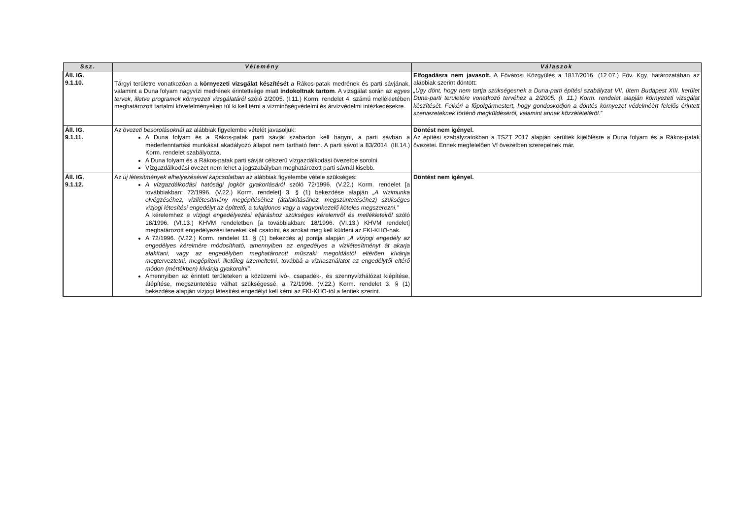| Ssz. | Vélemény | Válaszok |
| --- | --- | --- |
| Áll. IG. 9.1.10. | Tárgyi területre vonatkozóan a környezeti vizsgálat készítését a Rákos-patak medrének és parti sávjának, valamint a Duna folyam nagyvízi medrének érintettsége miatt indokoltnak tartom . A vizsgálat során az egyes tervek, illetve programok környezeti vizsgálatáról szóló 2/2005. (I.11.) Korm. rendelet 4. számú mellékletében meghatározott tartalmi követelményeken túl ki kell térni a vízminőségvédelmi és árvízvédelmi intézkedésekre. | Elfogadásra nem javasolt. A Fővárosi Közgyűlés a 1817/2016. (12.07.) Főv. Kgy. határozatában az alábbiak szerint döntött: „Úgy dönt, hogy nem tartja szükségesnek a Duna-parti építési szabályzat VII. ütem Budapest XIII. kerület Duna-parti területére vonatkozó tervéhez a 2/2005. (I. 11.) Korm. rendelet alapján környezeti vizsgálat készítését. Felkéri a főpolgármestert, hogy gondoskodjon a döntés környezet védelméért felelős érintett szervezeteknek történő megküldéséről, valamint annak közzétételéről.” |
| Áll. IG. 9.1.11. | Az övezeti besorolásoknál az alábbiak figyelembe vételét javasoljuk: A Duna folyam és a Rákos-patak parti sávját szabadon kell hagyni, a parti sávban a mederfenntartási munkákat akadályozó állapot nem tartható fenn. A parti sávot a 83/2014. (III.14.) Korm. rendelet szabályozza. A Duna folyam és a Rákos-patak parti sávját célszerű vízgazdálkodási övezetbe sorolni. Vízgazdálkodási övezet nem lehet a jogszabályban meghatározott parti sávnál kisebb. | Döntést nem igényel. Az építési szabályzatokban a TSZT 2017 alapján kerültek kijelölésre a Duna folyam és a Rákos-patak övezetei. Ennek megfelelően Vf övezetben szerepelnek már. |
| Áll. IG. 9.1.12. | Az új létesítmények elhelyezésével kapcsolatban az alábbiak figyelembe vétele szükséges: A vízgazdálkodási hatósági jogkör gyakorlásáról szóló 72/1996. (V.22.) Korm. rendelet [a továbbiakban: 72/1996. (V.22.) Korm. rendelet] 3. § (1) bekezdése alapján „A vízimunka elvégzéséhez, vízilétesítmény megépítéséhez (átalakításához, megszüntetéséhez) szükséges vízjogi létesítési engedélyt az építtető, a tulajdonos vagy a vagyonkezelő köteles megszerezni.” A kérelemhez a vízjogi engedélyezési eljáráshoz szükséges kérelemről és mellékleteiről szóló 18/1996. (VI.13.) KHVM rendeletben [a továbbiakban: 18/1996. (VI.13.) KHVM rendelet] meghatározott engedélyezési terveket kell csatolni, és azokat meg kell küldeni az FKI-KHO-nak. A 72/1996. (V.22.) Korm. rendelet 11. § (1) bekezdés a) pontja alapján „A vízjogi engedély az engedélyes kérelmére módosítható, amennyiben az engedélyes a vízilétesítményt át akarja alakítani, vagy az engedélyben meghatározott műszaki megoldástól eltérően kívánja megterveztetni, megépíteni, illetőleg üzemeltetni, továbbá a vízhasználatot az engedélytől eltérő módon (mértékben) kívánja gyakorolni". Amennyiben az érintett területeken a közüzemi ivó-, csapadék-, és szennyvízhálózat kiépítése, átépítése, megszüntetése válhat szükségessé, a 72/1996. (V.22.) Korm. rendelet 3. § (1) bekezdése alapján vízjogi létesítési engedélyt kell kérni az FKI-KHO-tól a fentiek szerint. | Döntést nem igényel. |